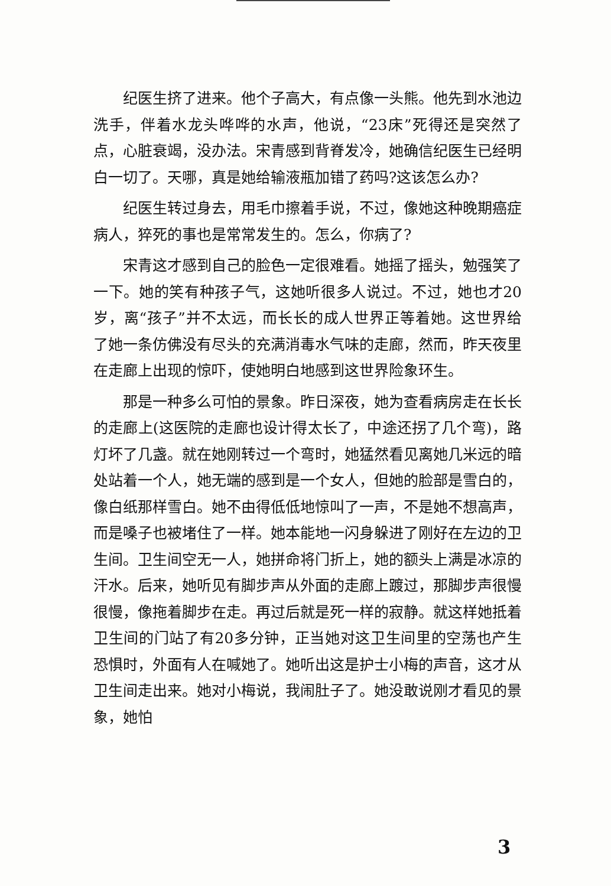纪医生挤了进来。他个子高大，有点像一头熊。他先到水池边洗手，伴着水龙头哗哗的水声，他说，“23床”死得还是突然了点，心脏衰竭，没办法。宋青感到背脊发冷，她确信纪医生已经明白一切了。天哪，真是她给输液瓶加错了药吗?这该怎么办?
纪医生转过身去，用毛巾擦着手说，不过，像她这种晚期癌症病人，猝死的事也是常常发生的。怎么，你病了?
宋青这才感到自己的脸色一定很难看。她摇了摇头，勉强笑了一下。她的笑有种孩子气，这她听很多人说过。不过，她也才20岁，离“孩子”并不太远，而长长的成人世界正等着她。这世界给了她一条仿佛没有尽头的充满消毒水气味的走廊，然而，昨天夜里在走廊上出现的惊吓，使她明白地感到这世界险象环生。
那是一种多么可怕的景象。昨日深夜，她为查看病房走在长长的走廊上(这医院的走廊也设计得太长了，中途还拐了几个弯)，路灯坏了几盏。就在她刚转过一个弯时，她猛然看见离她几米远的暗处站着一个人，她无端的感到是一个女人，但她的脸部是雪白的，像白纸那样雪白。她不由得低低地惊叫了一声，不是她不想高声，而是嗓子也被堵住了一样。她本能地一闪身躲进了刚好在左边的卫生间。卫生间空无一人，她拼命将门折上，她的额头上满是冰凉的汗水。后来，她听见有脚步声从外面的走廊上踱过，那脚步声很慢很慢，像拖着脚步在走。再过后就是死一样的寂静。就这样她抵着卫生间的门站了有20多分钟，正当她对这卫生间里的空荡也产生恐惧时，外面有人在喊她了。她听出这是护士小梅的声音，这才从卫生间走出来。她对小梅说，我闹肚子了。她没敢说刚才看见的景象，她怕
3